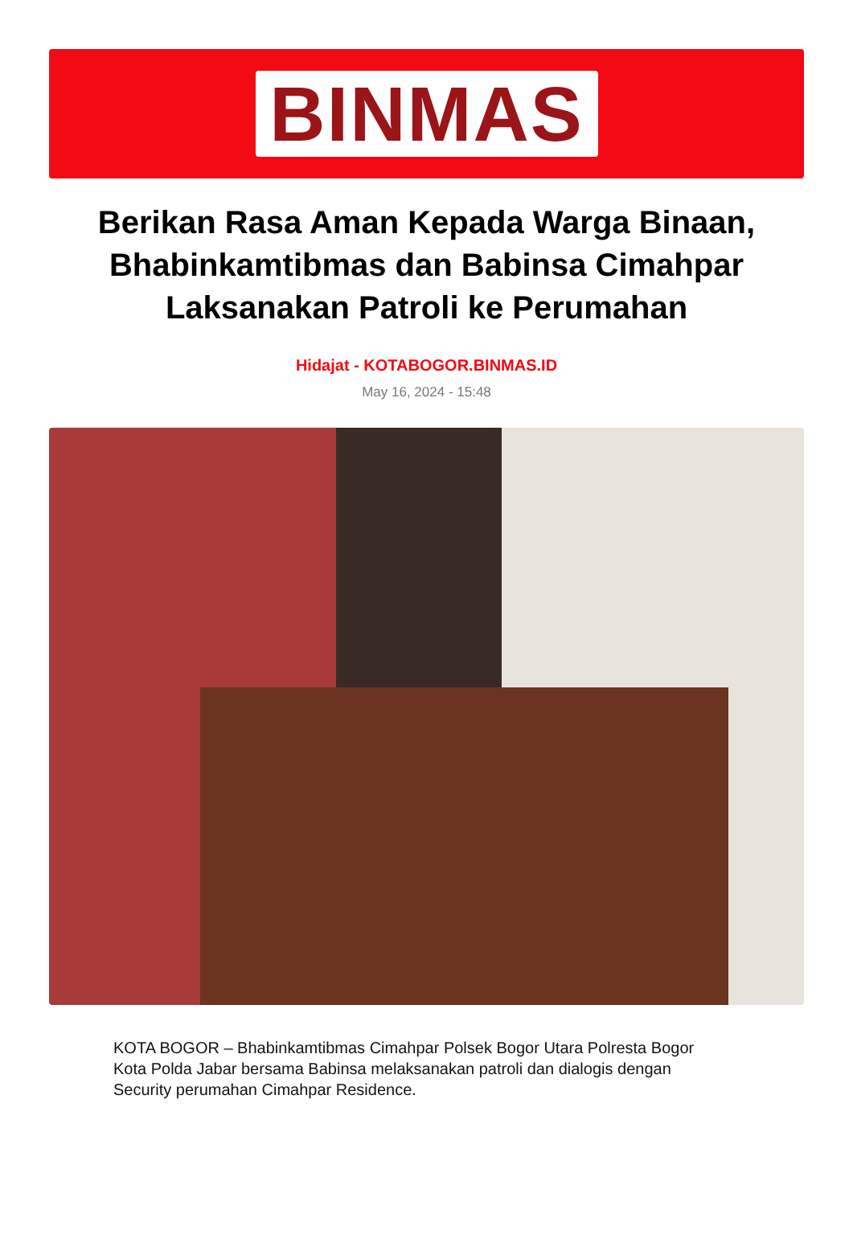BINMAS
Berikan Rasa Aman Kepada Warga Binaan, Bhabinkamtibmas dan Babinsa Cimahpar Laksanakan Patroli ke Perumahan
Hidajat - KOTABOGOR.BINMAS.ID
May 16, 2024 - 15:48
KOTA BOGOR – Bhabinkamtibmas Cimahpar Polsek Bogor Utara Polresta Bogor Kota Polda Jabar bersama Babinsa melaksanakan patroli dan dialogis dengan Security perumahan Cimahpar Residence.